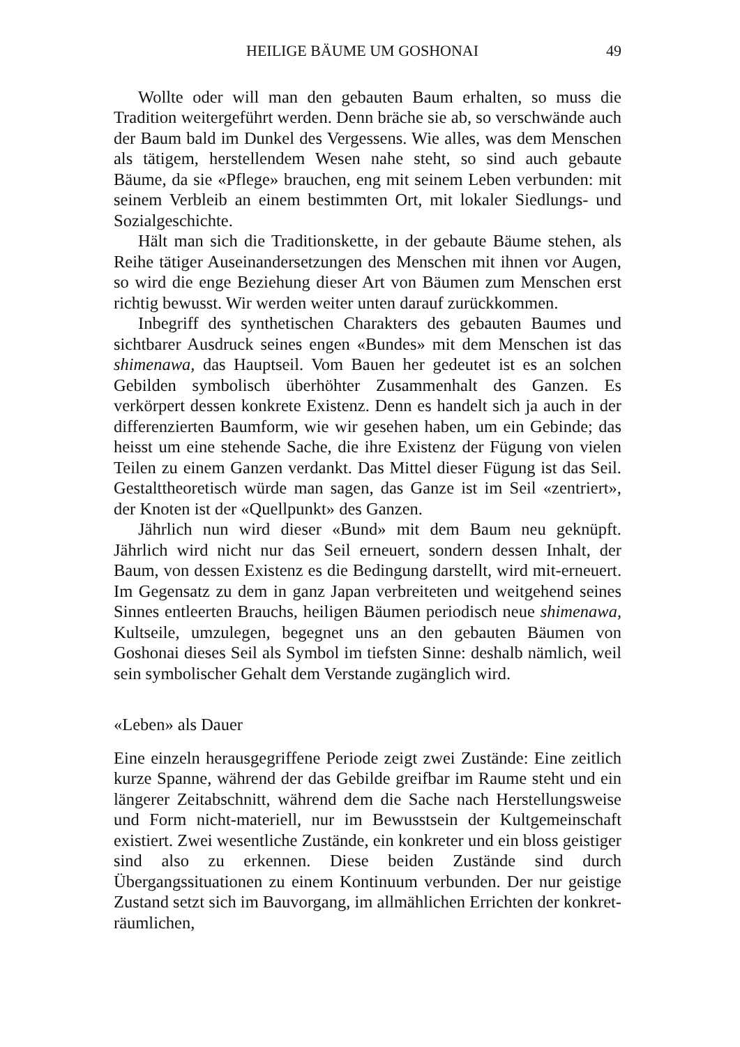HEILIGE BÄUME UM GOSHONAI 49
Wollte oder will man den gebauten Baum erhalten, so muss die Tradition weitergeführt werden. Denn bräche sie ab, so verschwände auch der Baum bald im Dunkel des Vergessens. Wie alles, was dem Menschen als tätigem, herstellendem Wesen nahe steht, so sind auch gebaute Bäume, da sie «Pflege» brauchen, eng mit seinem Leben verbunden: mit seinem Verbleib an einem bestimmten Ort, mit lokaler Siedlungs- und Sozialgeschichte.
Hält man sich die Traditionskette, in der gebaute Bäume stehen, als Reihe tätiger Auseinandersetzungen des Menschen mit ihnen vor Augen, so wird die enge Beziehung dieser Art von Bäumen zum Menschen erst richtig bewusst. Wir werden weiter unten darauf zurückkommen.
Inbegriff des synthetischen Charakters des gebauten Baumes und sichtbarer Ausdruck seines engen «Bundes» mit dem Menschen ist das shimenawa, das Hauptseil. Vom Bauen her gedeutet ist es an solchen Gebilden symbolisch überhöhter Zusammenhalt des Ganzen. Es verkörpert dessen konkrete Existenz. Denn es handelt sich ja auch in der differenzierten Baumform, wie wir gesehen haben, um ein Gebinde; das heisst um eine stehende Sache, die ihre Existenz der Fügung von vielen Teilen zu einem Ganzen verdankt. Das Mittel dieser Fügung ist das Seil. Gestalttheoretisch würde man sagen, das Ganze ist im Seil «zentriert», der Knoten ist der «Quellpunkt» des Ganzen.
Jährlich nun wird dieser «Bund» mit dem Baum neu geknüpft. Jährlich wird nicht nur das Seil erneuert, sondern dessen Inhalt, der Baum, von dessen Existenz es die Bedingung darstellt, wird mit-erneuert. Im Gegensatz zu dem in ganz Japan verbreiteten und weitgehend seines Sinnes entleerten Brauchs, heiligen Bäumen periodisch neue shimenawa, Kultseile, umzulegen, begegnet uns an den gebauten Bäumen von Goshonai dieses Seil als Symbol im tiefsten Sinne: deshalb nämlich, weil sein symbolischer Gehalt dem Verstande zugänglich wird.
«Leben» als Dauer
Eine einzeln herausgegriffene Periode zeigt zwei Zustände: Eine zeitlich kurze Spanne, während der das Gebilde greifbar im Raume steht und ein längerer Zeitabschnitt, während dem die Sache nach Herstellungsweise und Form nicht-materiell, nur im Bewusstsein der Kultgemeinschaft existiert. Zwei wesentliche Zustände, ein konkreter und ein bloss geistiger sind also zu erkennen. Diese beiden Zustände sind durch Übergangssituationen zu einem Kontinuum verbunden. Der nur geistige Zustand setzt sich im Bauvorgang, im allmählichen Errichten der konkret-räumlichen,